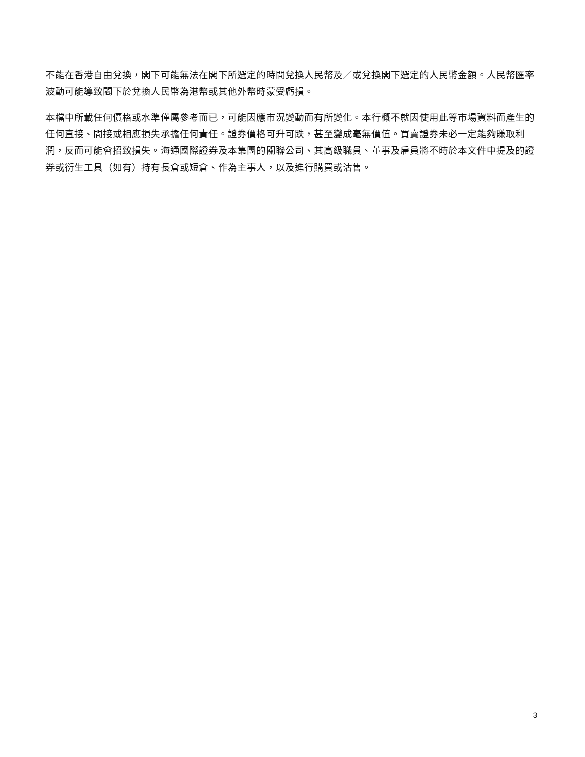不能在香港自由兌換，閣下可能無法在閣下所選定的時間兌換人民幣及／或兌換閣下選定的人民幣金額。人民幣匯率波動可能導致閣下於兌換人民幣為港幣或其他外幣時蒙受虧損。
本檔中所載任何價格或水準僅屬參考而已，可能因應市況變動而有所變化。本行概不就因使用此等市場資料而產生的任何直接、間接或相應損失承擔任何責任。證券價格可升可跌，甚至變成毫無價值。買賣證券未必一定能夠賺取利潤，反而可能會招致損失。海通國際證券及本集團的關聯公司、其高級職員、董事及雇員將不時於本文件中提及的證券或衍生工具（如有）持有長倉或短倉、作為主事人，以及進行購買或沽售。
3